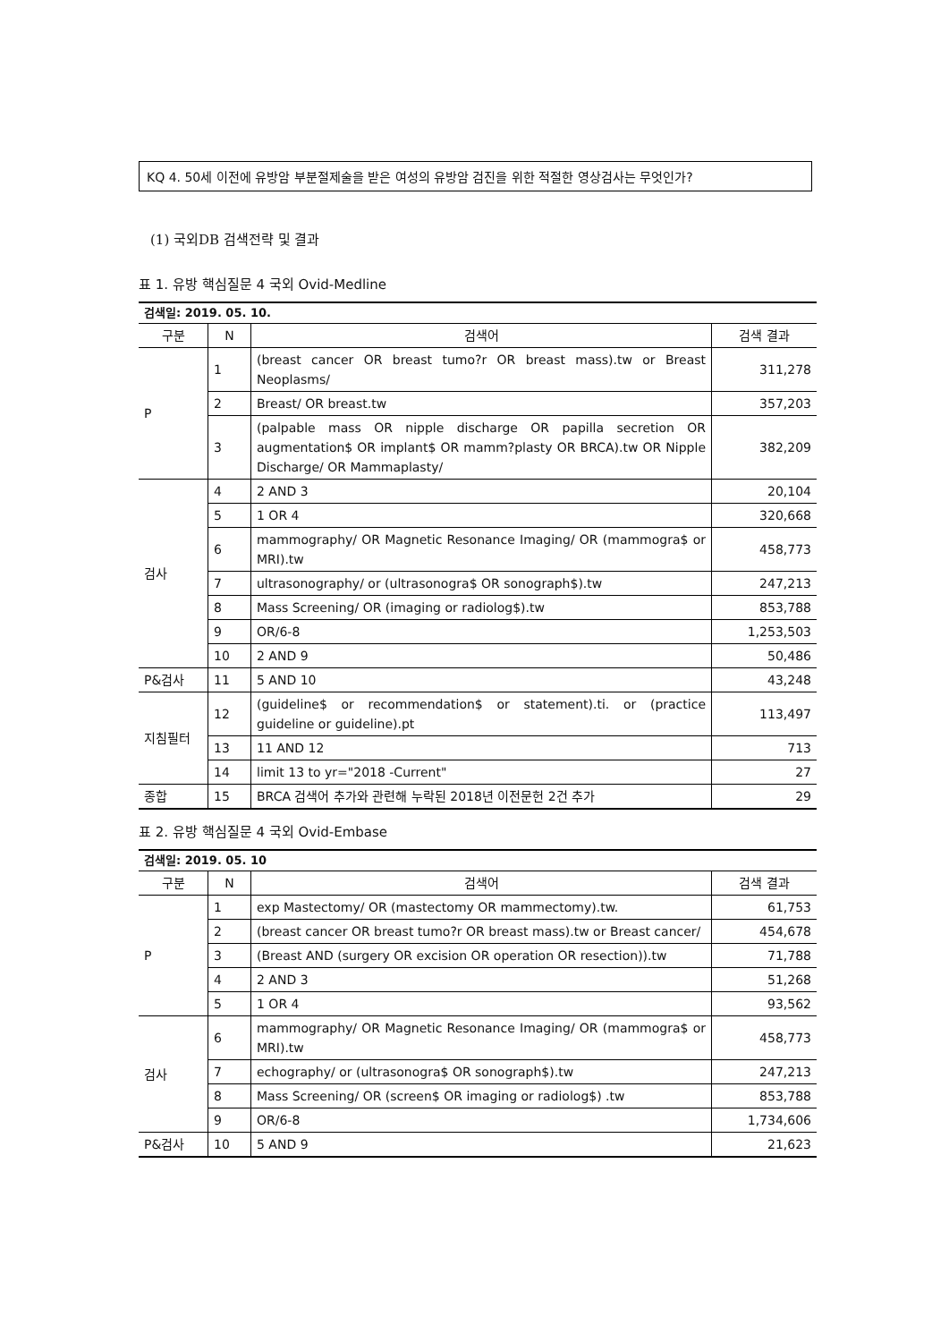KQ 4. 50세 이전에 유방암 부분절제술을 받은 여성의 유방암 검진을 위한 적절한 영상검사는 무엇인가?
(1) 국외DB 검색전략 및 결과
표 1. 유방 핵심질문 4 국외 Ovid-Medline
| 검색일: 2019. 05. 10. | | | |
| 구분 | N | 검색어 | 검색 결과 |
| P | 1 | (breast cancer OR breast tumo?r OR breast mass).tw or Breast Neoplasms/ | 311,278 |
| | 2 | Breast/ OR breast.tw | 357,203 |
| | 3 | (palpable mass OR nipple discharge OR papilla secretion OR augmentation$ OR implant$ OR mamm?plasty OR BRCA).tw OR Nipple Discharge/ OR Mammaplasty/ | 382,209 |
| 검사 | 4 | 2 AND 3 | 20,104 |
| | 5 | 1 OR 4 | 320,668 |
| | 6 | mammography/ OR Magnetic Resonance Imaging/ OR (mammogra$ or MRI).tw | 458,773 |
| | 7 | ultrasonography/ or (ultrasonogra$ OR sonograph$).tw | 247,213 |
| | 8 | Mass Screening/ OR (imaging or radiolog$).tw | 853,788 |
| | 9 | OR/6-8 | 1,253,503 |
| | 10 | 2 AND 9 | 50,486 |
| P&검사 | 11 | 5 AND 10 | 43,248 |
| 지침필터 | 12 | (guideline$ or recommendation$ or statement).ti. or (practice guideline or guideline).pt | 113,497 |
| | 13 | 11 AND 12 | 713 |
| | 14 | limit 13 to yr="2018 -Current" | 27 |
| 종합 | 15 | BRCA 검색어 추가와 관련해 누락된 2018년 이전문헌 2건 추가 | 29 |
표 2. 유방 핵심질문 4 국외 Ovid-Embase
| 검색일: 2019. 05. 10 | | | |
| 구분 | N | 검색어 | 검색 결과 |
| P | 1 | exp Mastectomy/ OR (mastectomy OR mammectomy).tw. | 61,753 |
| | 2 | (breast cancer OR breast tumo?r OR breast mass).tw or Breast cancer/ | 454,678 |
| | 3 | (Breast AND (surgery OR excision OR operation OR resection)).tw | 71,788 |
| | 4 | 2 AND 3 | 51,268 |
| | 5 | 1 OR 4 | 93,562 |
| 검사 | 6 | mammography/ OR Magnetic Resonance Imaging/ OR (mammogra$ or MRI).tw | 458,773 |
| | 7 | echography/ or (ultrasonogra$ OR sonograph$).tw | 247,213 |
| | 8 | Mass Screening/ OR (screen$ OR imaging or radiolog$) .tw | 853,788 |
| | 9 | OR/6-8 | 1,734,606 |
| P&검사 | 10 | 5 AND 9 | 21,623 |